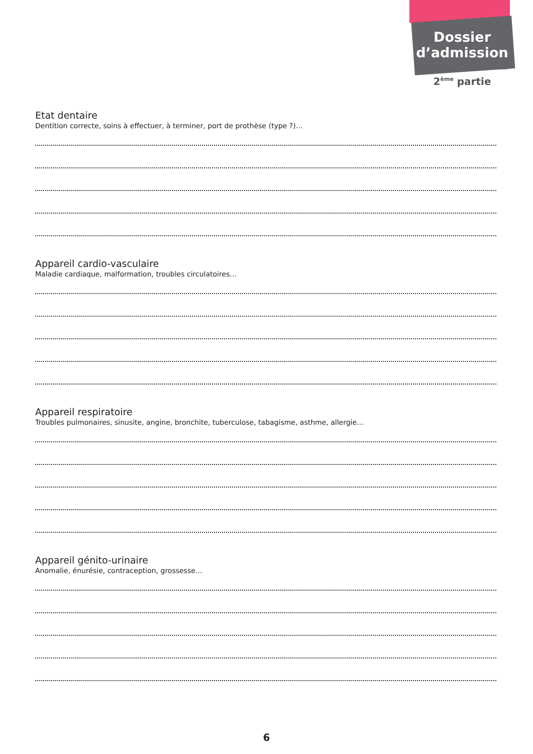Dossier
d’admission
2<sup>ème</sup> partie
Etat dentaire
Dentition correcte, soins à effectuer, à terminer, port de prothèse (type ?)…
Appareil cardio-vasculaire
Maladie cardiaque, malformation, troubles circulatoires…
Appareil respiratoire
Troubles pulmonaires, sinusite, angine, bronchite, tuberculose, tabagisme, asthme, allergie…
Appareil génito-urinaire
Anomalie, énurésie, contraception, grossesse…
6